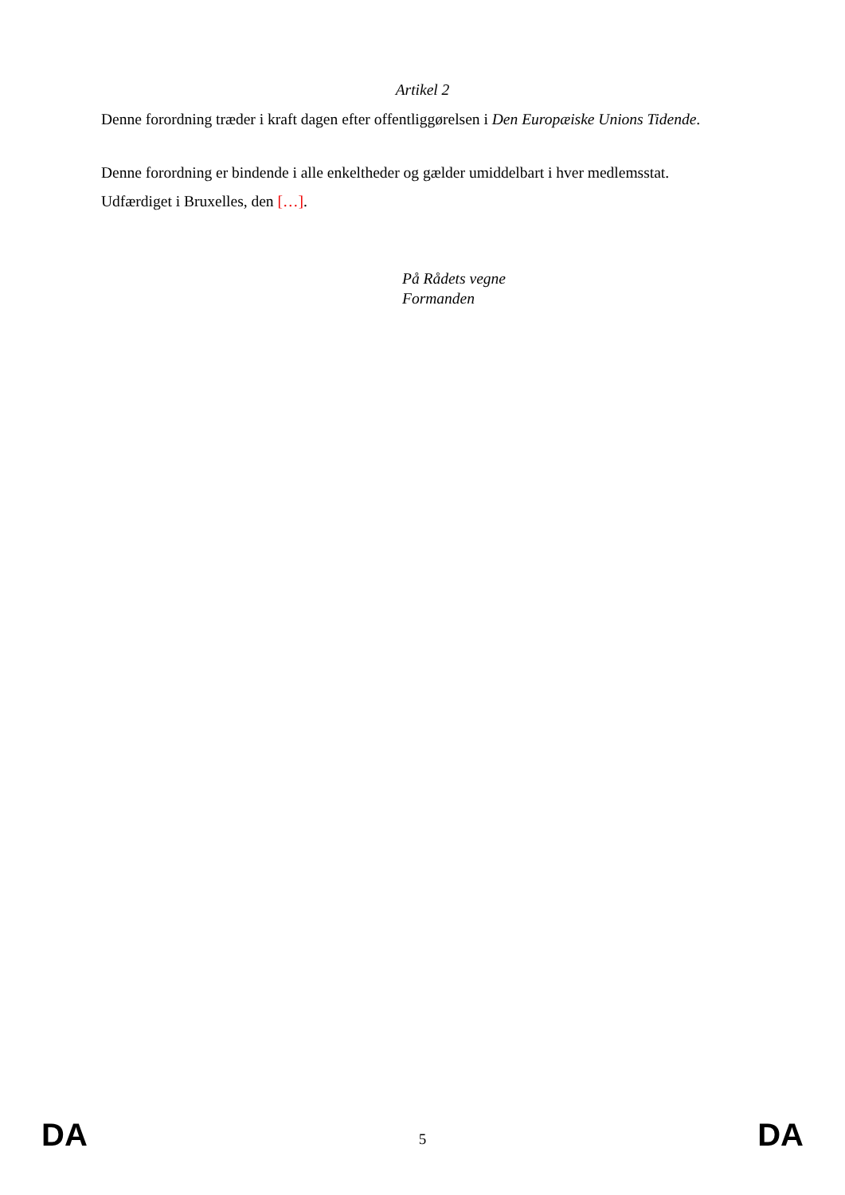Artikel 2
Denne forordning træder i kraft dagen efter offentliggørelsen i Den Europæiske Unions Tidende.
Denne forordning er bindende i alle enkeltheder og gælder umiddelbart i hver medlemsstat.
Udfærdiget i Bruxelles, den […].
På Rådets vegne
Formanden
DA 5 DA